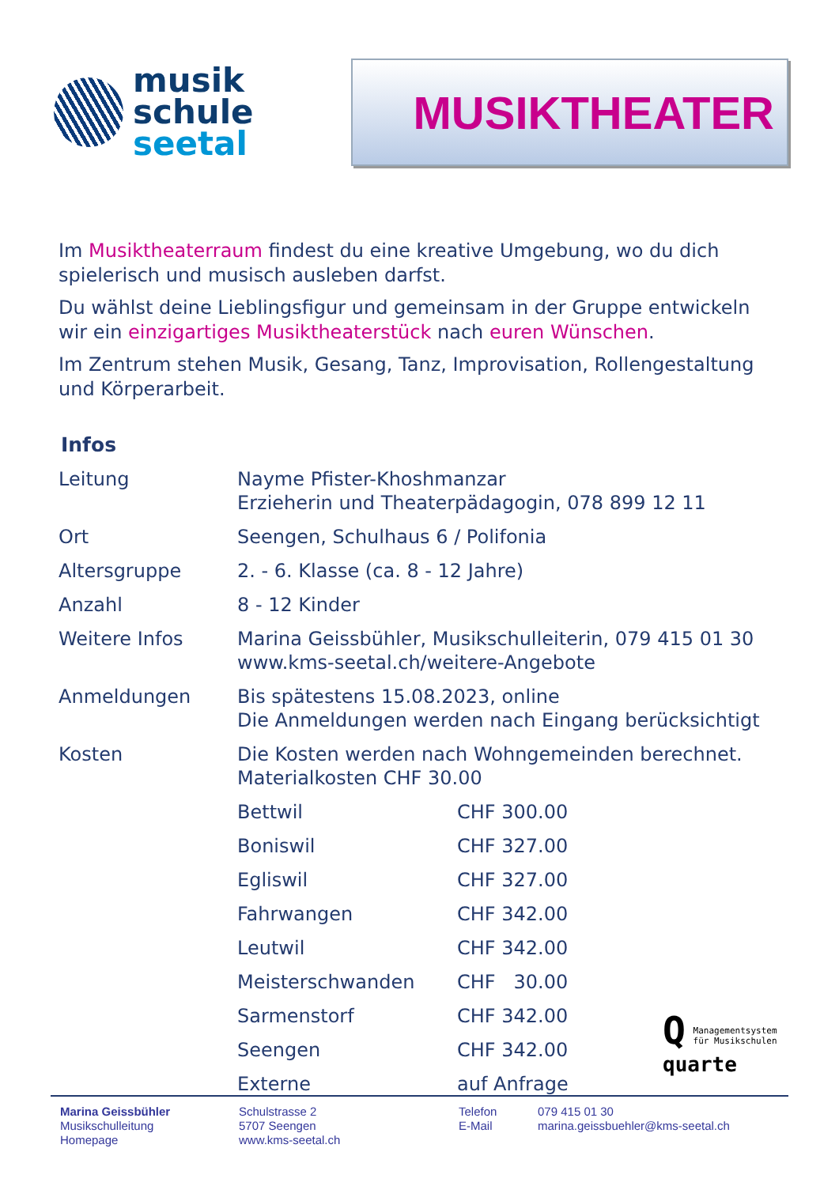musik
schule
seetal
MUSIKTHEATER
Im Musiktheaterraum findest du eine kreative Umgebung, wo du dich spielerisch und musisch ausleben darfst.
Du wählst deine Lieblingsfigur und gemeinsam in der Gruppe entwickeln wir ein einzigartiges Musiktheaterstück nach euren Wünschen.
Im Zentrum stehen Musik, Gesang, Tanz, Improvisation, Rollengestaltung und Körperarbeit.
Infos
| Leitung | Nayme Pfister-Khoshmanzar Erzieherin und Theaterpädagogin, 078 899 12 11 | |
| Ort | Seengen, Schulhaus 6 / Polifonia | |
| Altersgruppe | 2. - 6. Klasse (ca. 8 - 12 Jahre) | |
| Anzahl | 8 - 12 Kinder | |
| Weitere Infos | Marina Geissbühler, Musikschulleiterin, 079 415 01 30 www.kms-seetal.ch/weitere-Angebote | |
| Anmeldungen | Bis spätestens 15.08.2023, online Die Anmeldungen werden nach Eingang berücksichtigt | |
| Kosten | Die Kosten werden nach Wohngemeinden berechnet. Materialkosten CHF 30.00 | |
| | Bettwil | CHF 300.00 |
| | Boniswil | CHF 327.00 |
| | Egliswil | CHF 327.00 |
| | Fahrwangen | CHF 342.00 |
| | Leutwil | CHF 342.00 |
| | Meisterschwanden | CHF 30.00 |
| | Sarmenstorf | CHF 342.00 |
| | Seengen | CHF 342.00 |
| | Externe | auf Anfrage |
Q Managementsystem
für Musikschulen
quarte
Marina Geissbühler
Musikschulleitung
Homepage
Schulstrasse 2
5707 Seengen
www.kms-seetal.ch
Telefon
E-Mail
079 415 01 30
marina.geissbuehler@kms-seetal.ch